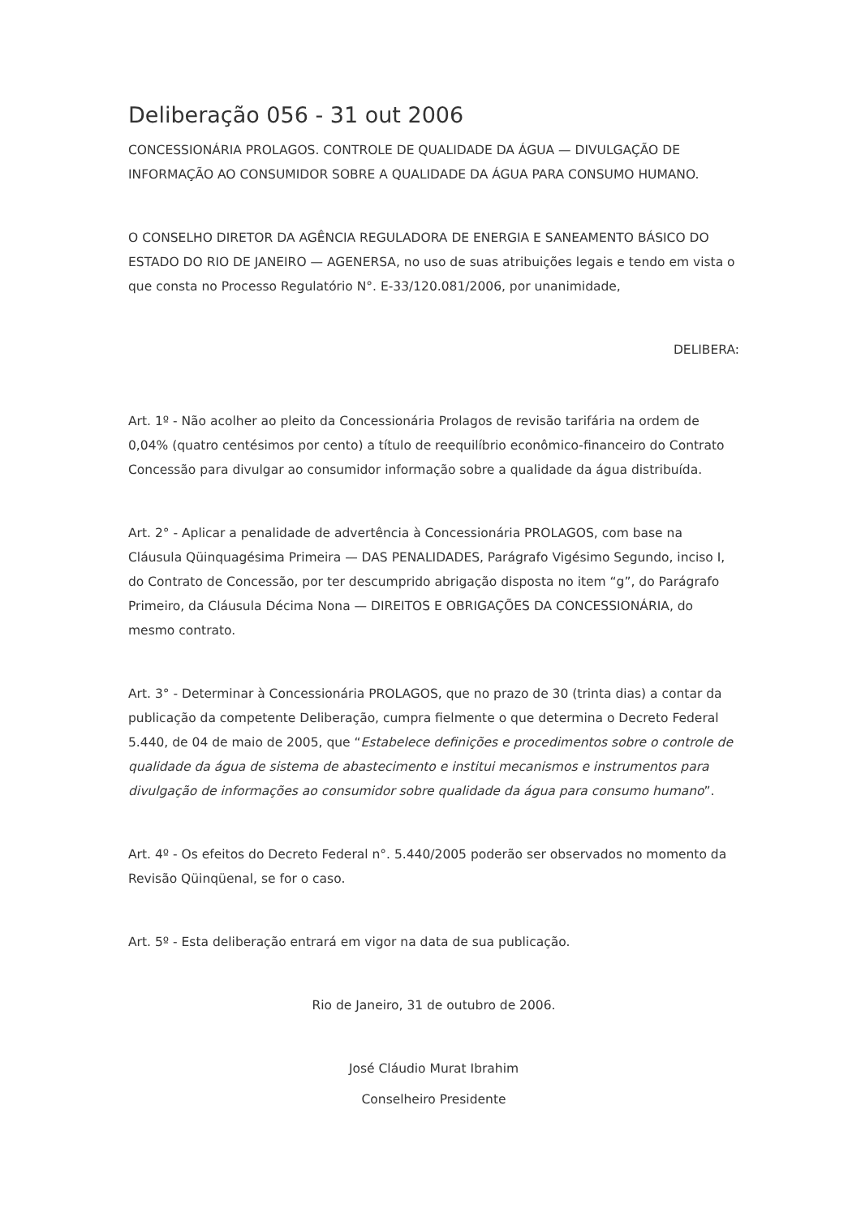Deliberação 056 - 31 out 2006
CONCESSIONÁRIA PROLAGOS. CONTROLE DE QUALIDADE DA ÁGUA — DIVULGAÇÃO DE INFORMAÇÃO AO CONSUMIDOR SOBRE A QUALIDADE DA ÁGUA PARA CONSUMO HUMANO.
O CONSELHO DIRETOR DA AGÊNCIA REGULADORA DE ENERGIA E SANEAMENTO BÁSICO DO ESTADO DO RIO DE JANEIRO — AGENERSA, no uso de suas atribuições legais e tendo em vista o que consta no Processo Regulatório N°. E-33/120.081/2006, por unanimidade,
DELIBERA:
Art. 1º - Não acolher ao pleito da Concessionária Prolagos de revisão tarifária na ordem de 0,04% (quatro centésimos por cento) a título de reequilíbrio econômico-financeiro do Contrato Concessão para divulgar ao consumidor informação sobre a qualidade da água distribuída.
Art. 2° - Aplicar a penalidade de advertência à Concessionária PROLAGOS, com base na Cláusula Qüinquagésima Primeira — DAS PENALIDADES, Parágrafo Vigésimo Segundo, inciso I, do Contrato de Concessão, por ter descumprido abrigação disposta no item “g”, do Parágrafo Primeiro, da Cláusula Décima Nona — DIREITOS E OBRIGAÇÕES DA CONCESSIONÁRIA, do mesmo contrato.
Art. 3° - Determinar à Concessionária PROLAGOS, que no prazo de 30 (trinta dias) a contar da publicação da competente Deliberação, cumpra fielmente o que determina o Decreto Federal 5.440, de 04 de maio de 2005, que “Estabelece definições e procedimentos sobre o controle de qualidade da água de sistema de abastecimento e institui mecanismos e instrumentos para divulgação de informações ao consumidor sobre qualidade da água para consumo humano”.
Art. 4º - Os efeitos do Decreto Federal n°. 5.440/2005 poderão ser observados no momento da Revisão Qüinqüenal, se for o caso.
Art. 5º - Esta deliberação entrará em vigor na data de sua publicação.
Rio de Janeiro, 31 de outubro de 2006.
José Cláudio Murat Ibrahim
Conselheiro Presidente